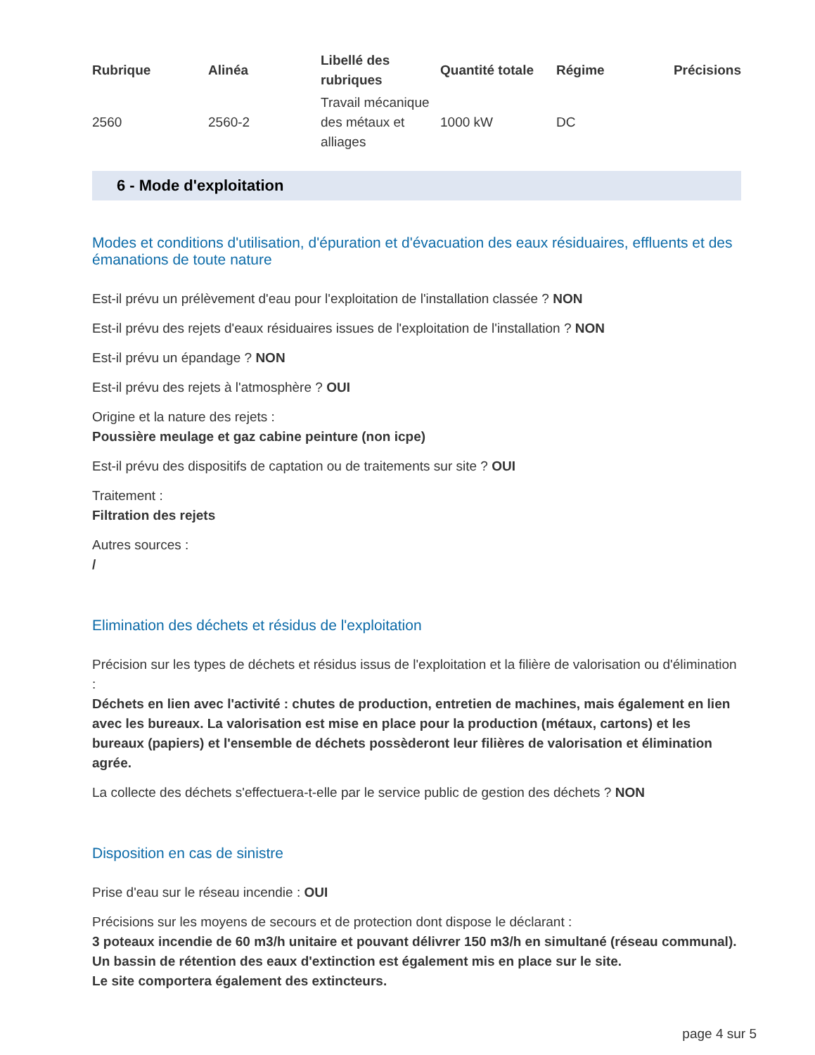| Rubrique | Alinéa | Libellé des rubriques | Quantité totale | Régime | Précisions |
| --- | --- | --- | --- | --- | --- |
| 2560 | 2560-2 | Travail mécanique des métaux et alliages | 1000 kW | DC | |
6 - Mode d'exploitation
Modes et conditions d'utilisation, d'épuration et d'évacuation des eaux résiduaires, effluents et des émanations de toute nature
Est-il prévu un prélèvement d'eau pour l'exploitation de l'installation classée ? NON
Est-il prévu des rejets d'eaux résiduaires issues de l'exploitation de l'installation ? NON
Est-il prévu un épandage ? NON
Est-il prévu des rejets à l'atmosphère ? OUI
Origine et la nature des rejets :
Poussière meulage et gaz cabine peinture (non icpe)
Est-il prévu des dispositifs de captation ou de traitements sur site ? OUI
Traitement :
Filtration des rejets
Autres sources :
/
Elimination des déchets et résidus de l'exploitation
Précision sur les types de déchets et résidus issus de l'exploitation et la filière de valorisation ou d'élimination :
Déchets en lien avec l'activité : chutes de production, entretien de machines, mais également en lien avec les bureaux. La valorisation est mise en place pour la production (métaux, cartons) et les bureaux (papiers) et l'ensemble de déchets possèderont leur filières de valorisation et élimination agrée.
La collecte des déchets s'effectuera-t-elle par le service public de gestion des déchets ? NON
Disposition en cas de sinistre
Prise d'eau sur le réseau incendie : OUI
Précisions sur les moyens de secours et de protection dont dispose le déclarant :
3 poteaux incendie de 60 m3/h unitaire et pouvant délivrer 150 m3/h en simultané (réseau communal). Un bassin de rétention des eaux d'extinction est également mis en place sur le site.
Le site comportera également des extincteurs.
page 4 sur 5